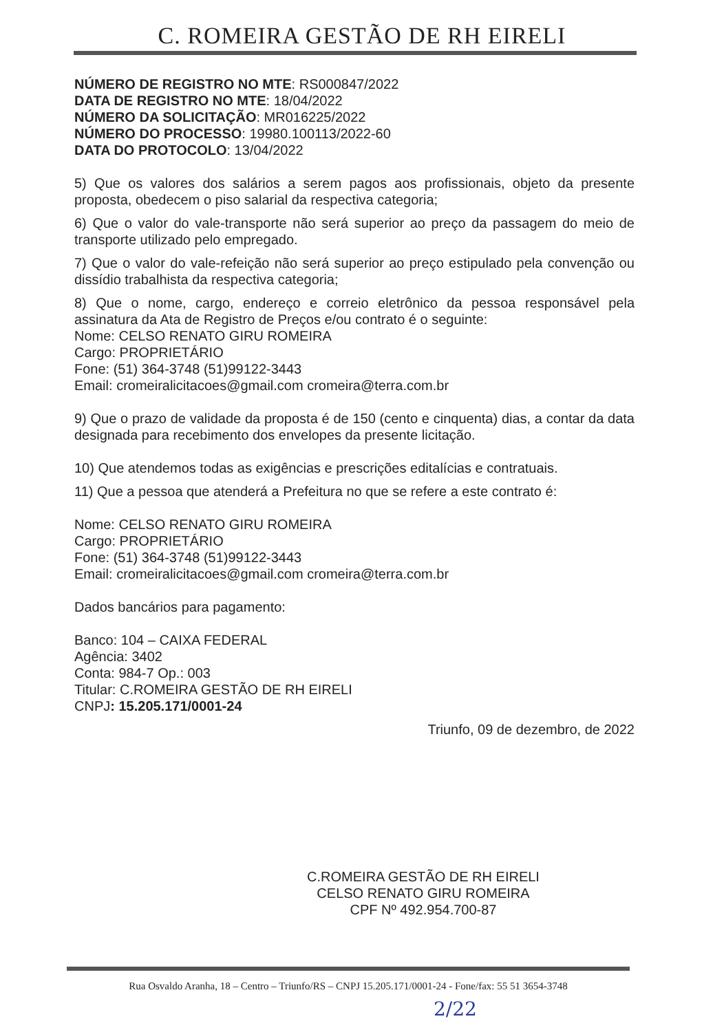C. ROMEIRA GESTÃO DE RH EIRELI
NÚMERO DE REGISTRO NO MTE: RS000847/2022
DATA DE REGISTRO NO MTE: 18/04/2022
NÚMERO DA SOLICITAÇÃO: MR016225/2022
NÚMERO DO PROCESSO: 19980.100113/2022-60
DATA DO PROTOCOLO: 13/04/2022
5) Que os valores dos salários a serem pagos aos profissionais, objeto da presente proposta, obedecem o piso salarial da respectiva categoria;
6) Que o valor do vale-transporte não será superior ao preço da passagem do meio de transporte utilizado pelo empregado.
7) Que o valor do vale-refeição não será superior ao preço estipulado pela convenção ou dissídio trabalhista da respectiva categoria;
8) Que o nome, cargo, endereço e correio eletrônico da pessoa responsável pela assinatura da Ata de Registro de Preços e/ou contrato é o seguinte:
Nome: CELSO RENATO GIRU ROMEIRA
Cargo: PROPRIETÁRIO
Fone: (51) 364-3748 (51)99122-3443
Email: cromeiralicitacoes@gmail.com cromeira@terra.com.br
9) Que o prazo de validade da proposta é de 150 (cento e cinquenta) dias, a contar da data designada para recebimento dos envelopes da presente licitação.
10) Que atendemos todas as exigências e prescrições editalícias e contratuais.
11) Que a pessoa que atenderá a Prefeitura no que se refere a este contrato é:
Nome: CELSO RENATO GIRU ROMEIRA
Cargo: PROPRIETÁRIO
Fone: (51) 364-3748 (51)99122-3443
Email: cromeiralicitacoes@gmail.com cromeira@terra.com.br
Dados bancários para pagamento:
Banco: 104 – CAIXA FEDERAL
Agência: 3402
Conta: 984-7 Op.: 003
Titular: C.ROMEIRA GESTÃO DE RH EIRELI
CNPJ: 15.205.171/0001-24
Triunfo, 09 de dezembro, de 2022
C.ROMEIRA GESTÃO DE RH EIRELI
CELSO RENATO GIRU ROMEIRA
CPF Nº 492.954.700-87
Rua Osvaldo Aranha, 18 – Centro – Triunfo/RS – CNPJ 15.205.171/0001-24 - Fone/fax: 55 51 3654-3748
2/22